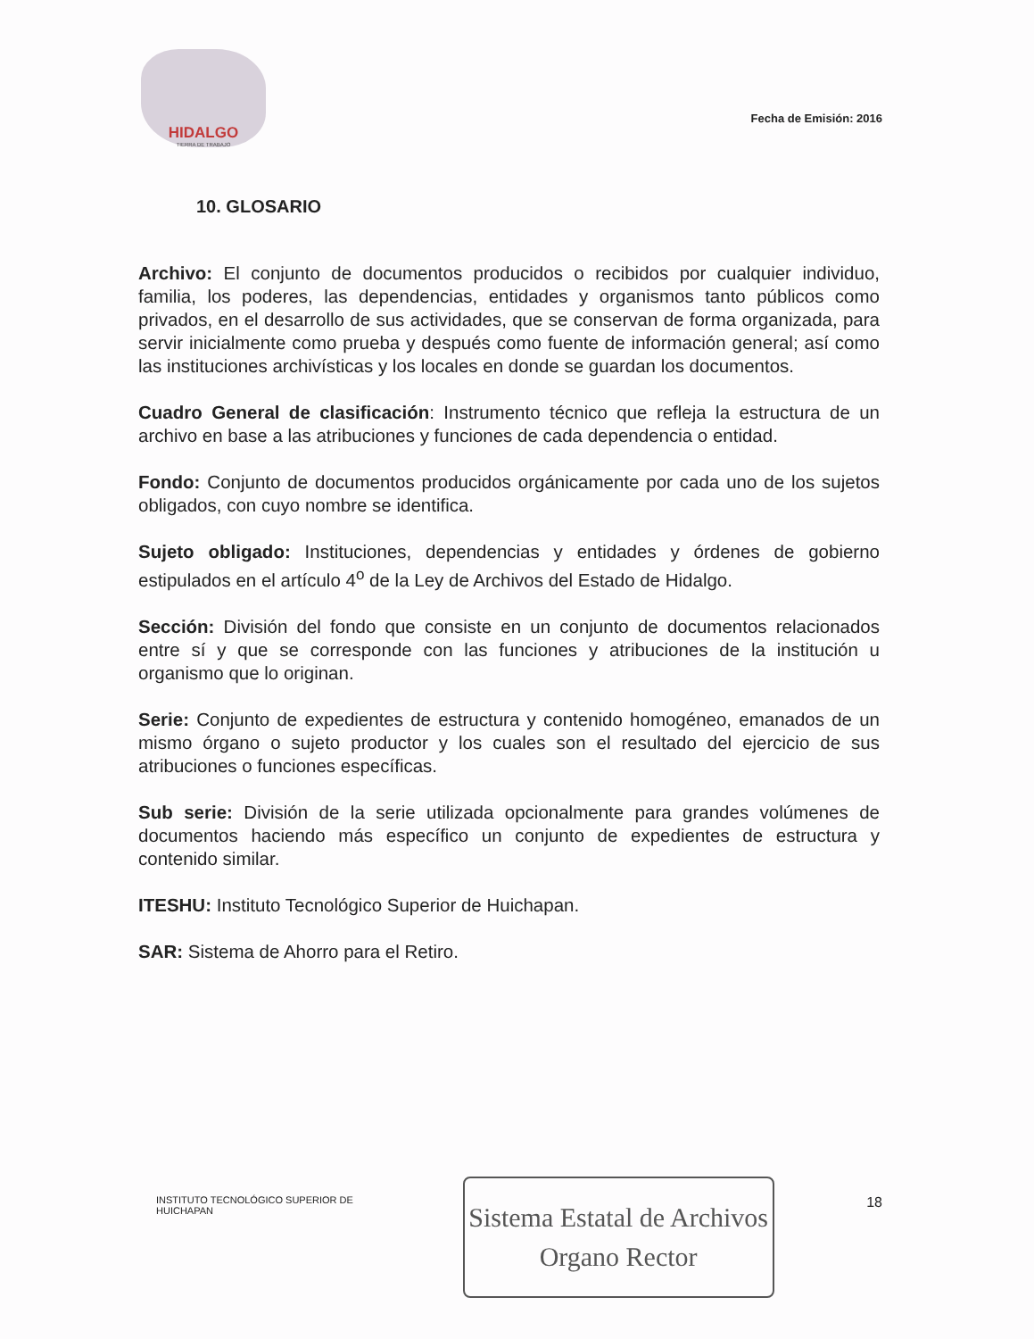HIDALGO
TIERRA DE TRABAJO
Fecha de Emisión: 2016
10. GLOSARIO
Archivo: El conjunto de documentos producidos o recibidos por cualquier individuo, familia, los poderes, las dependencias, entidades y organismos tanto públicos como privados, en el desarrollo de sus actividades, que se conservan de forma organizada, para servir inicialmente como prueba y después como fuente de información general; así como las instituciones archivísticas y los locales en donde se guardan los documentos.
Cuadro General de clasificación: Instrumento técnico que refleja la estructura de un archivo en base a las atribuciones y funciones de cada dependencia o entidad.
Fondo: Conjunto de documentos producidos orgánicamente por cada uno de los sujetos obligados, con cuyo nombre se identifica.
Sujeto obligado: Instituciones, dependencias y entidades y órdenes de gobierno estipulados en el artículo 4<sup>o</sup> de la Ley de Archivos del Estado de Hidalgo.
Sección: División del fondo que consiste en un conjunto de documentos relacionados entre sí y que se corresponde con las funciones y atribuciones de la institución u organismo que lo originan.
Serie: Conjunto de expedientes de estructura y contenido homogéneo, emanados de un mismo órgano o sujeto productor y los cuales son el resultado del ejercicio de sus atribuciones o funciones específicas.
Sub serie: División de la serie utilizada opcionalmente para grandes volúmenes de documentos haciendo más específico un conjunto de expedientes de estructura y contenido similar.
ITESHU: Instituto Tecnológico Superior de Huichapan.
SAR: Sistema de Ahorro para el Retiro.
INSTITUTO TECNOLÓGICO SUPERIOR DE HUICHAPAN
Sistema Estatal de Archivos
Organo Rector
18